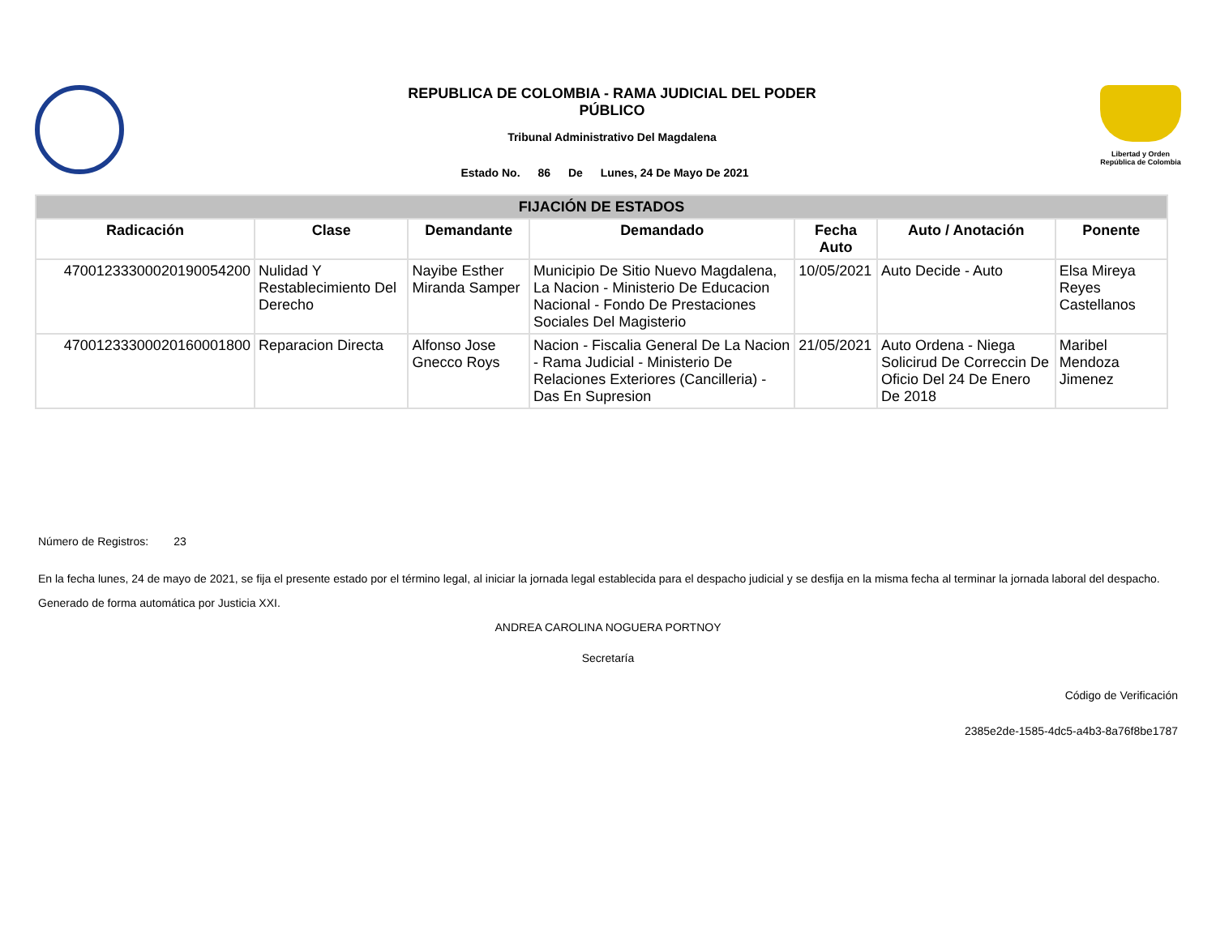REPUBLICA DE COLOMBIA - RAMA JUDICIAL DEL PODER
PÚBLICO
Tribunal Administrativo Del Magdalena
Estado No. 86 De Lunes, 24 De Mayo De 2021
Libertad y Orden
República de Colombia
| FIJACIÓN DE ESTADOS | | | | | | |
| Radicación | Clase | Demandante | Demandado | Fecha Auto | Auto / Anotación | Ponente |
| 47001233300020190054200 | Nulidad Y Restablecimiento Del Derecho | Nayibe Esther Miranda Samper | Municipio De Sitio Nuevo Magdalena, La Nacion - Ministerio De Educacion Nacional - Fondo De Prestaciones Sociales Del Magisterio | 10/05/2021 | Auto Decide - Auto | Elsa Mireya Reyes Castellanos |
| 47001233300020160001800 | Reparacion Directa | Alfonso Jose Gnecco Roys | Nacion - Fiscalia General De La Nacion - Rama Judicial - Ministerio De Relaciones Exteriores (Cancilleria) - Das En Supresion | 21/05/2021 | Auto Ordena - Niega Solicirud De Correccin De Oficio Del 24 De Enero De 2018 | Maribel Mendoza Jimenez |
Número de Registros: 23
En la fecha lunes, 24 de mayo de 2021, se fija el presente estado por el término legal, al iniciar la jornada legal establecida para el despacho judicial y se desfija en la misma fecha al terminar la jornada laboral del despacho.
Generado de forma automática por Justicia XXI.
ANDREA CAROLINA NOGUERA PORTNOY
Secretaría
Código de Verificación
2385e2de-1585-4dc5-a4b3-8a76f8be1787